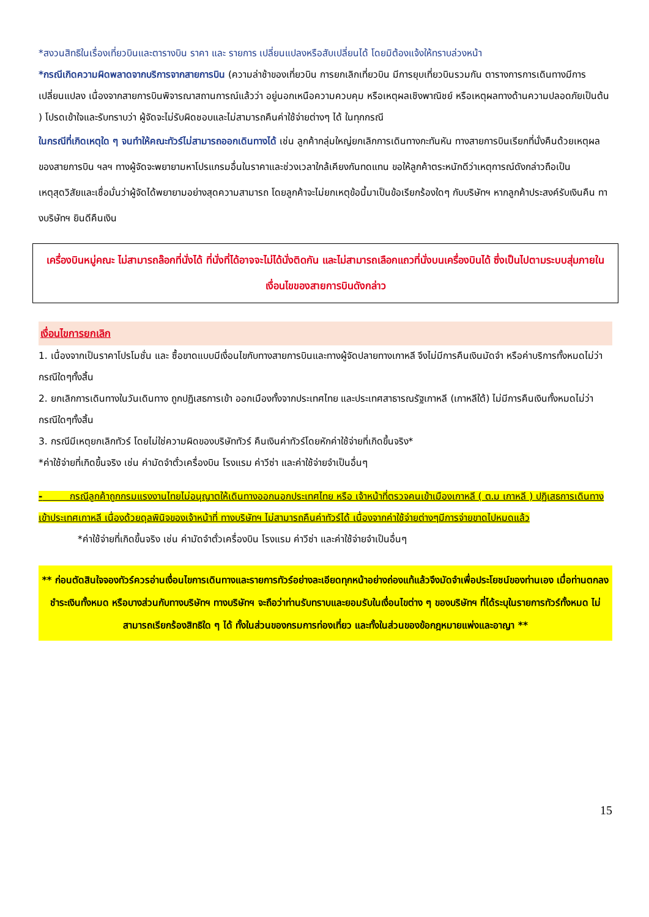*สงวนสิทธิในเรื่องเที่ยวบินและตารางบิน ราคา และ รายการ เปลี่ยนแปลงหรือสับเปลี่ยนได้ โดยมิต้องแจ้งให้ทราบล่วงหน้า
*กรณีเกิดความผิดพลาดจากบริการจากสายการบิน (ความล่าช้าของเที่ยวบิน การยกเลิกเที่ยวบิน มีการยุบเที่ยวบินรวมกัน ตารางการการเดินทางมีการเปลี่ยนแปลง เนื่องจากสายการบินพิจารณาสถานการณ์แล้วว่า อยู่นอกเหนือความควบคุม หรือเหตุผลเชิงพาณิชย์ หรือเหตุผลทางด้านความปลอดภัยเป็นต้น ) โปรดเข้าใจและรับทราบว่า ผู้จัดจะไม่รับผิดชอบและไม่สามารถคืนค่าใช้จ่ายต่างๆ ได้ ในทุกกรณี
ในกรณีที่เกิดเหตุใด ๆ จนทำให้คณะทัวร์ไม่สามารถออกเดินทางได้ เช่น ลูกค้ากลุ่มใหญ่ยกเลิกการเดินทางกะทันหัน ทางสายการบินเรียกที่นั่งคืนด้วยเหตุผลของสายการบิน ฯลฯ ทางผู้จัดจะพยายามหาโปรแกรมอื่นในราคาและช่วงเวลาใกล้เคียงกันทดแทน ขอให้ลูกค้าตระหนักดีว่าเหตุการณ์ดังกล่าวถือเป็นเหตุสุดวิสัยและเชื่อมั่นว่าผู้จัดได้พยายามอย่างสุดความสามารถ โดยลูกค้าจะไม่ยกเหตุข้อนี้มาเป็นข้อเรียกร้องใดๆ กับบริษัทฯ หากลูกค้าประสงค์รับเงินคืน ทางบริษัทฯ ยินดีคืนเงิน
เครื่องบินหมู่คณะ ไม่สามารถล๊อกที่นั่งได้ ที่นั่งที่ได้อาจจะไม่ได้นั่งติดกัน และไม่สามารถเลือกแถวที่นั่งบนเครื่องบินได้ ซึ่งเป็นไปตามระบบสุ่มภายในเงื่อนไขของสายการบินดังกล่าว
เงื่อนไขการยกเลิก
1. เนื่องจากเป็นราคาโปรโมชั่น และ ซื้อขาดแบบมีเงื่อนไขกับทางสายการบินและทางผู้จัดปลายทางเกาหลี จึงไม่มีการคืนเงินมัดจำ หรือค่าบริการทั้งหมดไม่ว่ากรณีใดๆทั้งสิ้น
2. ยกเลิกการเดินทางในวันเดินทาง ถูกปฏิเสธการเข้า ออกเมืองทั้งจากประเทศไทย และประเทศสาธารณรัฐเกาหลี (เกาหลีใต้) ไม่มีการคืนเงินทั้งหมดไม่ว่ากรณีใดๆทั้งสิ้น
3. กรณีมีเหตุยกเลิกทัวร์ โดยไม่ใช่ความผิดของบริษัททัวร์ คืนเงินค่าทัวร์โดยหักค่าใช้จ่ายที่เกิดขึ้นจริง*
*ค่าใช้จ่ายที่เกิดขึ้นจริง เช่น ค่ามัดจำตั๋วเครื่องบิน โรงแรม ค่าวีซ่า และค่าใช้จ่ายจำเป็นอื่นๆ
- กรณีลูกค้าถูกกรมแรงงานไทยไม่อนุญาตให้เดินทางออกนอกประเทศไทย หรือ เจ้าหน้าที่ตรวจคนเข้าเมืองเกาหลี ( ต.ม เกาหลี ) ปฏิเสธการเดินทางเข้าประเทศเกาหลี เนื่องด้วยดุลพินิจของเจ้าหน้าที่ ทางบริษัทฯ ไม่สามารถคืนค่าทัวร์ได้ เนื่องจากค่าใช้จ่ายต่างๆมีการจ่ายขาดไปหมดแล้ว
*ค่าใช้จ่ายที่เกิดขึ้นจริง เช่น ค่ามัดจำตั๋วเครื่องบิน โรงแรม ค่าวีซ่า และค่าใช้จ่ายจำเป็นอื่นๆ
** ก่อนตัดสินใจจองทัวร์ควรอ่านเงื่อนไขการเดินทางและรายการทัวร์อย่างละเอียดทุกหน้าอย่างถ่องแท้แล้วจึงมัดจำเพื่อประโยชน์ของท่านเอง เมื่อท่านตกลงชำระเงินทั้งหมด หรือบางส่วนกับทางบริษัทฯ ทางบริษัทฯ จะถือว่าท่านรับทราบและยอมรับในเงื่อนไขต่าง ๆ ของบริษัทฯ ที่ได้ระบุในรายการทัวร์ทั้งหมด ไม่สามารถเรียกร้องสิทธิใด ๆ ได้ ทั้งในส่วนของกรมการท่องเที่ยว และทั้งในส่วนของข้อกฎหมายแพ่งและอาญา **
15